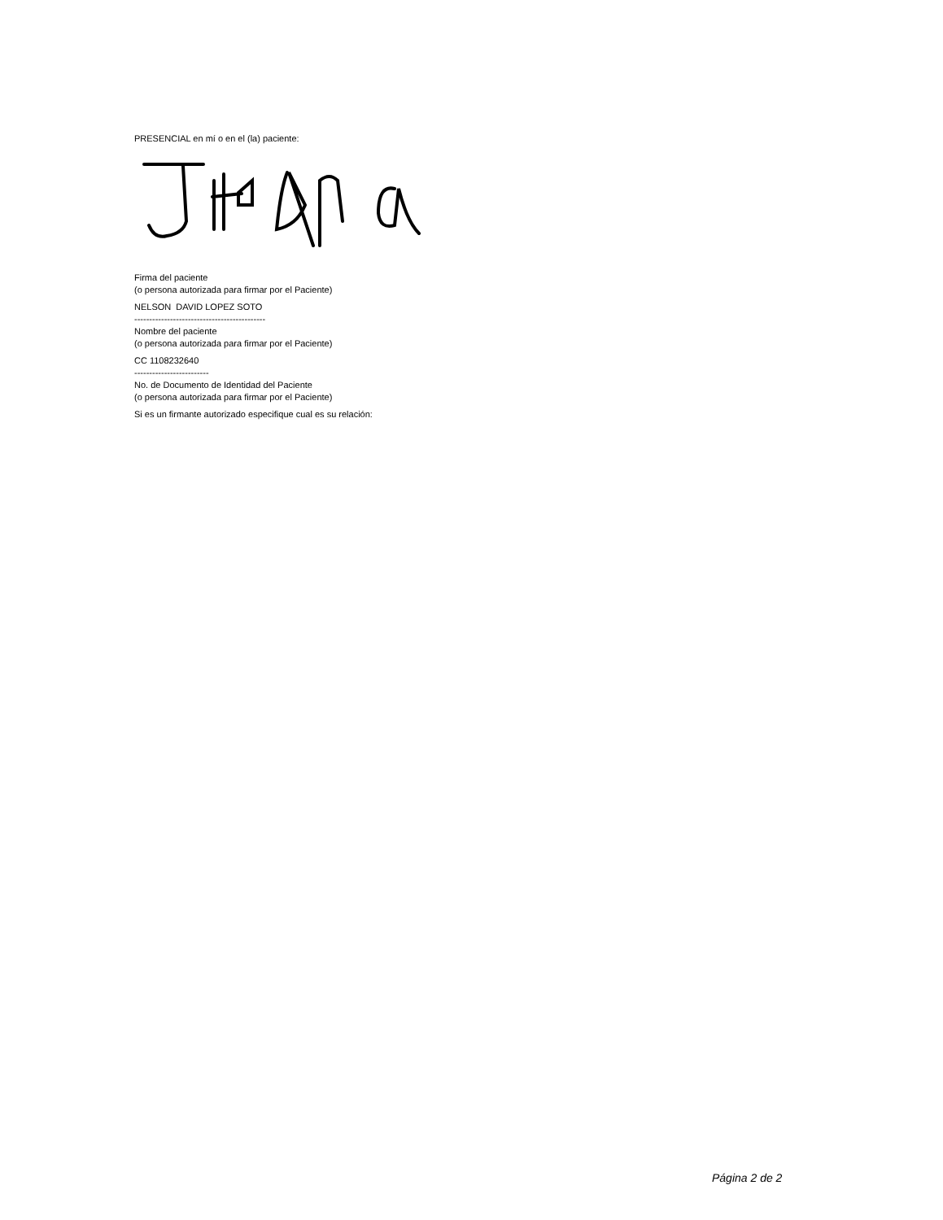PRESENCIAL en mí o en el (la) paciente:
Firma del paciente
(o persona autorizada para firmar por el Paciente)
NELSON DAVID LOPEZ SOTO
--------------------------------------------
Nombre del paciente
(o persona autorizada para firmar por el Paciente)
CC 1108232640
-------------------------
No. de Documento de Identidad del Paciente
(o persona autorizada para firmar por el Paciente)
Si es un firmante autorizado especifique cual es su relación:
Página 2 de 2